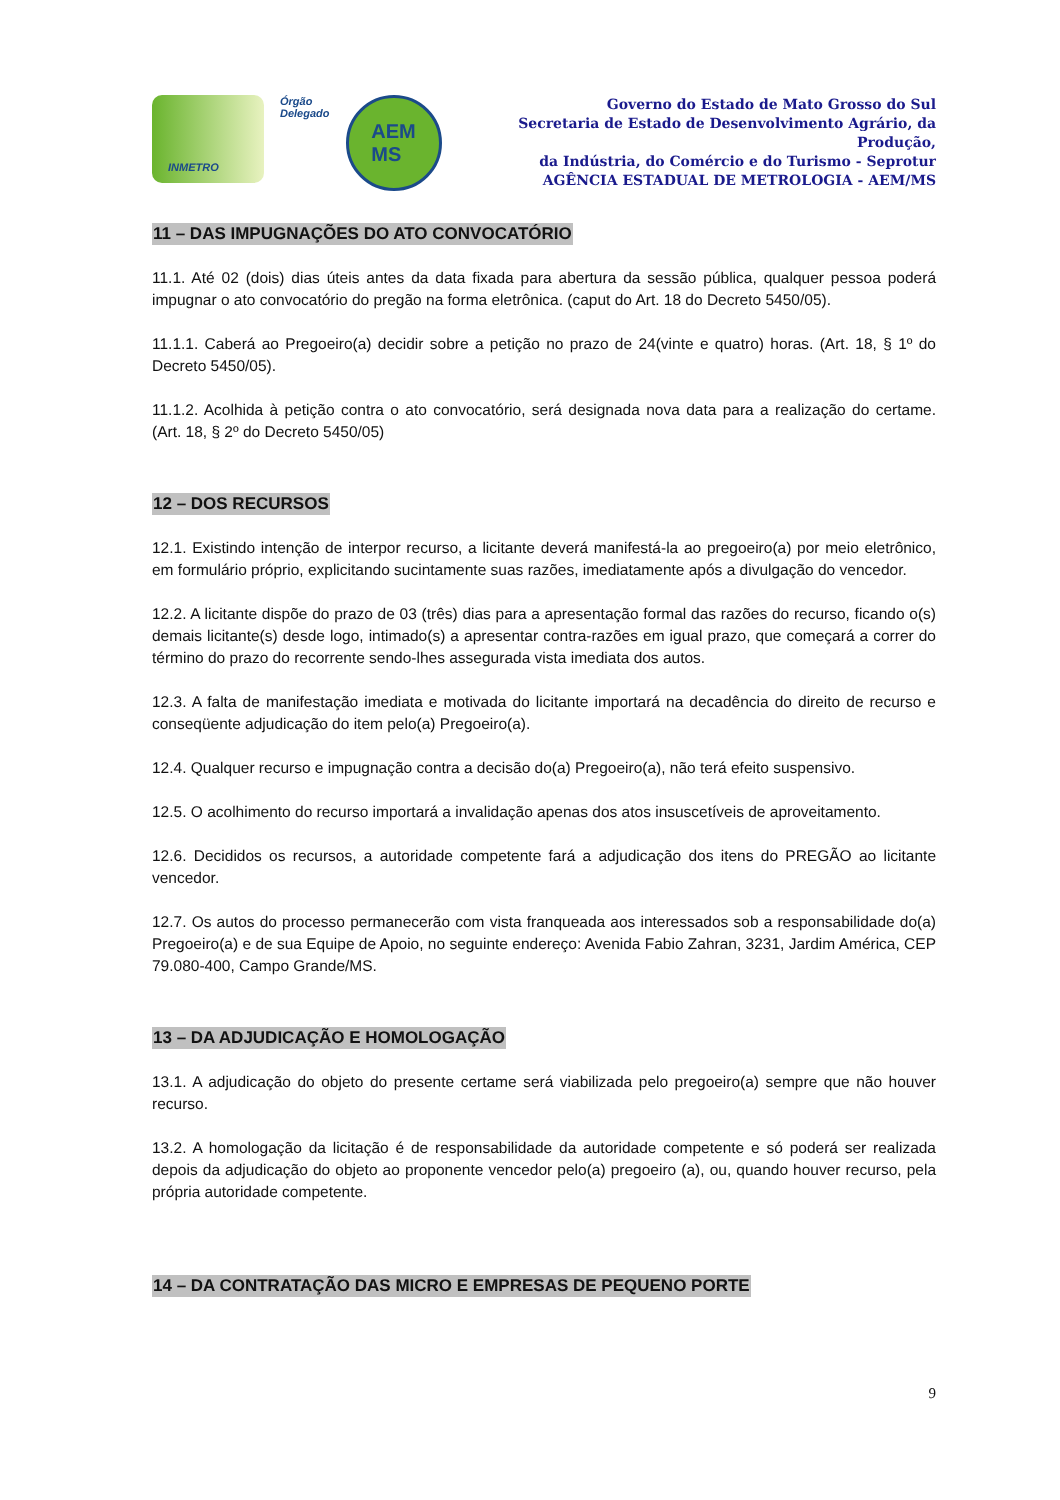INMETRO
Órgão
Delegado
AEM
MS
Governo do Estado de Mato Grosso do Sul
Secretaria de Estado de Desenvolvimento Agrário, da Produção,
da Indústria, do Comércio e do Turismo - Seprotur
AGÊNCIA ESTADUAL DE METROLOGIA - AEM/MS
11 – DAS IMPUGNAÇÕES DO ATO CONVOCATÓRIO
11.1. Até 02 (dois) dias úteis antes da data fixada para abertura da sessão pública, qualquer pessoa poderá impugnar o ato convocatório do pregão na forma eletrônica. (caput do Art. 18 do Decreto 5450/05).
11.1.1. Caberá ao Pregoeiro(a) decidir sobre a petição no prazo de 24(vinte e quatro) horas. (Art. 18, § 1º do Decreto 5450/05).
11.1.2. Acolhida à petição contra o ato convocatório, será designada nova data para a realização do certame. (Art. 18, § 2º do Decreto 5450/05)
12 – DOS RECURSOS
12.1. Existindo intenção de interpor recurso, a licitante deverá manifestá-la ao pregoeiro(a) por meio eletrônico, em formulário próprio, explicitando sucintamente suas razões, imediatamente após a divulgação do vencedor.
12.2. A licitante dispõe do prazo de 03 (três) dias para a apresentação formal das razões do recurso, ficando o(s) demais licitante(s) desde logo, intimado(s) a apresentar contra-razões em igual prazo, que começará a correr do término do prazo do recorrente sendo-lhes assegurada vista imediata dos autos.
12.3. A falta de manifestação imediata e motivada do licitante importará na decadência do direito de recurso e conseqüente adjudicação do item pelo(a) Pregoeiro(a).
12.4. Qualquer recurso e impugnação contra a decisão do(a) Pregoeiro(a), não terá efeito suspensivo.
12.5. O acolhimento do recurso importará a invalidação apenas dos atos insuscetíveis de aproveitamento.
12.6. Decididos os recursos, a autoridade competente fará a adjudicação dos itens do PREGÃO ao licitante vencedor.
12.7. Os autos do processo permanecerão com vista franqueada aos interessados sob a responsabilidade do(a) Pregoeiro(a) e de sua Equipe de Apoio, no seguinte endereço: Avenida Fabio Zahran, 3231, Jardim América, CEP 79.080-400, Campo Grande/MS.
13 – DA ADJUDICAÇÃO E HOMOLOGAÇÃO
13.1. A adjudicação do objeto do presente certame será viabilizada pelo pregoeiro(a) sempre que não houver recurso.
13.2. A homologação da licitação é de responsabilidade da autoridade competente e só poderá ser realizada depois da adjudicação do objeto ao proponente vencedor pelo(a) pregoeiro (a), ou, quando houver recurso, pela própria autoridade competente.
14 – DA CONTRATAÇÃO DAS MICRO E EMPRESAS DE PEQUENO PORTE
9